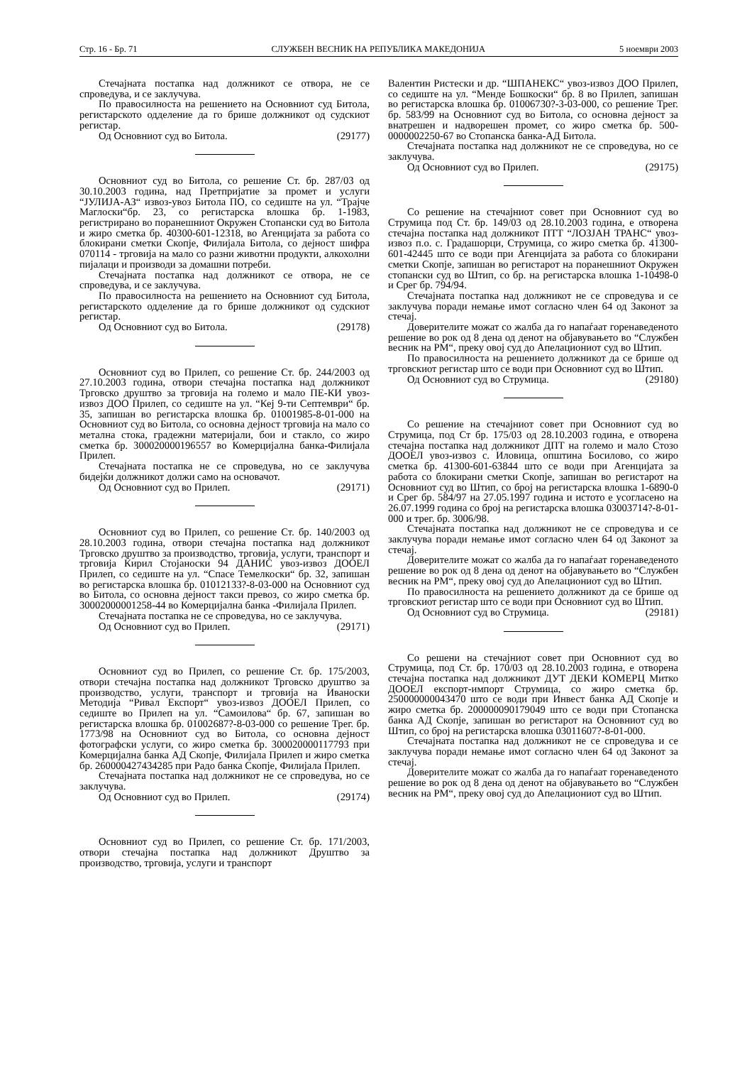Стр. 16 - Бр. 71 СЛУЖБЕН ВЕСНИК НА РЕПУБЛИКА МАКЕДОНИЈА 5 ноември 2003
Стечајната постапка над должникот се отвора, не се спроведува, и се заклучува.
По правосилноста на решението на Основниот суд Битола, регистарското одделение да го брише должникот од судскиот регистар.
Од Основниот суд во Битола. (29177)
Основниот суд во Битола, со решение Ст. бр. 287/03 од 30.10.2003 година, над Претпријатие за промет и услуги “ЈУЛИЈА-АЗ“ извоз-увоз Битола ПО, со седиште на ул. “Трајче Маглоски“бр. 23, со регистарска влошка бр. 1-1983, регистрирано во поранешниот Окружен Стопански суд во Битола и жиро сметка бр. 40300-601-12318, во Агенцијата за работа со блокирани сметки Скопје, Филијала Битола, со дејност шифра 070114 - трговија на мало со разни животни продукти, алкохолни пијалаци и производи за домашни потреби.
Стечајната постапка над должникот се отвора, не се спроведува, и се заклучува.
По правосилноста на решението на Основниот суд Битола, регистарското одделение да го брише должникот од судскиот регистар.
Од Основниот суд во Битола. (29178)
Основниот суд во Прилеп, со решение Ст. бр. 244/2003 од 27.10.2003 година, отвори стечајна постапка над должникот Трговско друштво за трговија на големо и мало ПЕ-КИ увоз-извоз ДОО Прилеп, со седиште на ул. “Кеј 9-ти Септември“ бр. 35, запишан во регистарска влошка бр. 01001985-8-01-000 на Основниот суд во Битола, со основна дејност трговија на мало со метална стока, градежни материјали, бои и стакло, со жиро сметка бр. 300020000196557 во Комерцијална банка-Филијала Прилеп.
Стечајната постапка не се спроведува, но се заклучува бидејќи должникот должи само на основачот.
Од Основниот суд во Прилеп. (29171)
Основниот суд во Прилеп, со решение Ст. бр. 140/2003 од 28.10.2003 година, отвори стечајна постапка над должникот Трговско друштво за производство, трговија, услуги, транспорт и трговија Кирил Стојаноски 94 ДАНИС увоз-извоз ДООЕЛ Прилеп, со седиште на ул. “Спасе Темелкоски“ бр. 32, запишан во регистарска влошка бр. 01012133?-8-03-000 на Основниот суд во Битола, со основна дејност такси превоз, со жиро сметка бр. 30002000001258-44 во Комерцијална банка -Филијала Прилеп.
Стечајната постапка не се спроведува, но се заклучува.
Од Основниот суд во Прилеп. (29171)
Основниот суд во Прилеп, со решение Ст. бр. 175/2003, отвори стечајна постапка над должникот Трговско друштво за производство, услуги, транспорт и трговија на Иваноски Методија “Ривал Експорт“ увоз-извоз ДООЕЛ Прилеп, со седиште во Прилеп на ул. “Самоилова“ бр. 67, запишан во регистарска влошка бр. 01002687?-8-03-000 со решение Трег. бр. 1773/98 на Основниот суд во Битола, со основна дејност фотографски услуги, со жиро сметка бр. 300020000117793 при Комерцијална банка АД Скопје, Филијала Прилеп и жиро сметка бр. 260000427434285 при Радо банка Скопје, Филијала Прилеп.
Стечајната постапка над должникот не се спроведува, но се заклучува.
Од Основниот суд во Прилеп. (29174)
Основниот суд во Прилеп, со решение Ст. бр. 171/2003, отвори стечајна постапка над должникот Друштво за производство, трговија, услуги и транспорт
Валентин Ристески и др. “ШПАНЕКС“ увоз-извоз ДОО Прилеп, со седиште на ул. “Менде Бошкоски“ бр. 8 во Прилеп, запишан во регистарска влошка бр. 01006730?-3-03-000, со решение Трег. бр. 583/99 на Основниот суд во Битола, со основна дејност за внатрешен и надворешен промет, со жиро сметка бр. 500-0000002250-67 во Стопанска банка-АД Битола.
Стечајната постапка над должникот не се спроведува, но се заклучува.
Од Основниот суд во Прилеп. (29175)
Со решение на стечајниот совет при Основниот суд во Струмица под Ст. бр. 149/03 од 28.10.2003 година, е отворена стечајна постапка над должникот ПТТ “ЛОЗЈАН ТРАНС“ увоз-извоз п.о. с. Градашорци, Струмица, со жиро сметка бр. 41300-601-42445 што се води при Агенцијата за работа со блокирани сметки Скопје, запишан во регистарот на поранешниот Окружен стопански суд во Штип, со бр. на регистарска влошка 1-10498-0 и Срег бр. 794/94.
Стечајната постапка над должникот не се спроведува и се заклучува поради немање имот согласно член 64 од Законот за стечај.
Доверителите можат со жалба да го напаѓаат горенаведеното решение во рок од 8 дена од денот на објавувањето во “Службен весник на РМ“, преку овој суд до Апелациониот суд во Штип.
По правосилноста на решението должникот да се брише од трговскиот регистар што се води при Основниот суд во Штип.
Од Основниот суд во Струмица. (29180)
Со решение на стечајниот совет при Основниот суд во Струмица, под Ст бр. 175/03 од 28.10.2003 година, е отворена стечајна постапка над должникот ДПТ на големо и мало Стозо ДООЕЛ увоз-извоз с. Иловица, општина Босилово, со жиро сметка бр. 41300-601-63844 што се води при Агенцијата за работа со блокирани сметки Скопје, запишан во регистарот на Основниот суд во Штип, со број на регистарска влошка 1-6890-0 и Срег бр. 584/97 на 27.05.1997 година и истото е усогласено на 26.07.1999 година со број на регистарска влошка 03003714?-8-01-000 и трег. бр. 3006/98.
Стечајната постапка над должникот не се спроведува и се заклучува поради немање имот согласно член 64 од Законот за стечај.
Доверителите можат со жалба да го напаѓаат горенаведеното решение во рок од 8 дена од денот на објавувањето во “Службен весник на РМ“, преку овој суд до Апелациониот суд во Штип.
По правосилноста на решението должникот да се брише од трговскиот регистар што се води при Основниот суд во Штип.
Од Основниот суд во Струмица. (29181)
Со решени на стечајниот совет при Основниот суд во Струмица, под Ст. бр. 170/03 од 28.10.2003 година, е отворена стечајна постапка над должникот ДУТ ДЕКИ КОМЕРЦ Митко ДООЕЛ експорт-импорт Струмица, со жиро сметка бр. 250000000043470 што се води при Инвест банка АД Скопје и жиро сметка бр. 200000090179049 што се води при Стопанска банка АД Скопје, запишан во регистарот на Основниот суд во Штип, со број на регистарска влошка 03011607?-8-01-000.
Стечајната постапка над должникот не се спроведува и се заклучува поради немање имот согласно член 64 од Законот за стечај.
Доверителите можат со жалба да го напаѓаат горенаведеното решение во рок од 8 дена од денот на објавувањето во “Службен весник на РМ“, преку овој суд до Апелациониот суд во Штип.